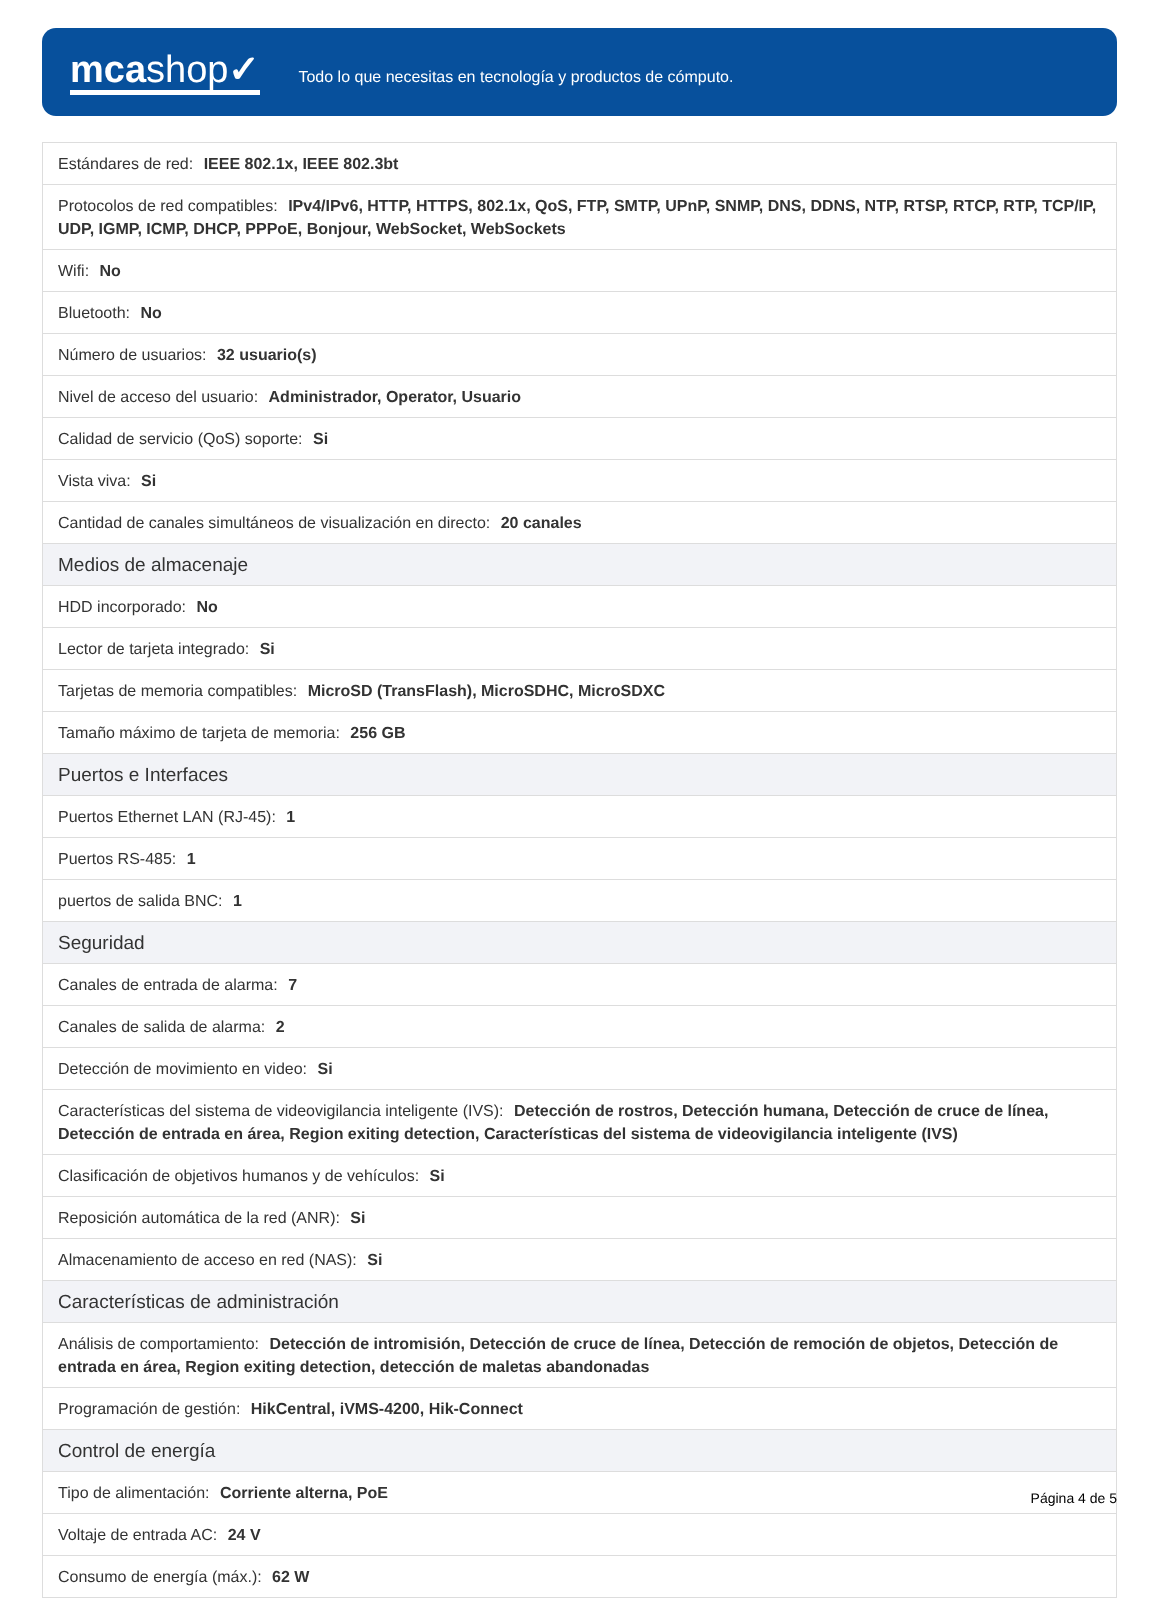mcashop✓
Todo lo que necesitas en tecnología y productos de cómputo.
| Estándares de red: IEEE 802.1x, IEEE 802.3bt |
| Protocolos de red compatibles: IPv4/IPv6, HTTP, HTTPS, 802.1x, QoS, FTP, SMTP, UPnP, SNMP, DNS, DDNS, NTP, RTSP, RTCP, RTP, TCP/IP, UDP, IGMP, ICMP, DHCP, PPPoE, Bonjour, WebSocket, WebSockets |
| Wifi: No |
| Bluetooth: No |
| Número de usuarios: 32 usuario(s) |
| Nivel de acceso del usuario: Administrador, Operator, Usuario |
| Calidad de servicio (QoS) soporte: Si |
| Vista viva: Si |
| Cantidad de canales simultáneos de visualización en directo: 20 canales |
| Medios de almacenaje |
| HDD incorporado: No |
| Lector de tarjeta integrado: Si |
| Tarjetas de memoria compatibles: MicroSD (TransFlash), MicroSDHC, MicroSDXC |
| Tamaño máximo de tarjeta de memoria: 256 GB |
| Puertos e Interfaces |
| Puertos Ethernet LAN (RJ-45): 1 |
| Puertos RS-485: 1 |
| puertos de salida BNC: 1 |
| Seguridad |
| Canales de entrada de alarma: 7 |
| Canales de salida de alarma: 2 |
| Detección de movimiento en video: Si |
| Características del sistema de videovigilancia inteligente (IVS): Detección de rostros, Detección humana, Detección de cruce de línea, Detección de entrada en área, Region exiting detection, Características del sistema de videovigilancia inteligente (IVS) |
| Clasificación de objetivos humanos y de vehículos: Si |
| Reposición automática de la red (ANR): Si |
| Almacenamiento de acceso en red (NAS): Si |
| Características de administración |
| Análisis de comportamiento: Detección de intromisión, Detección de cruce de línea, Detección de remoción de objetos, Detección de entrada en área, Region exiting detection, detección de maletas abandonadas |
| Programación de gestión: HikCentral, iVMS-4200, Hik-Connect |
| Control de energía |
| Tipo de alimentación: Corriente alterna, PoE |
| Voltaje de entrada AC: 24 V |
| Consumo de energía (máx.): 62 W |
Página 4 de 5